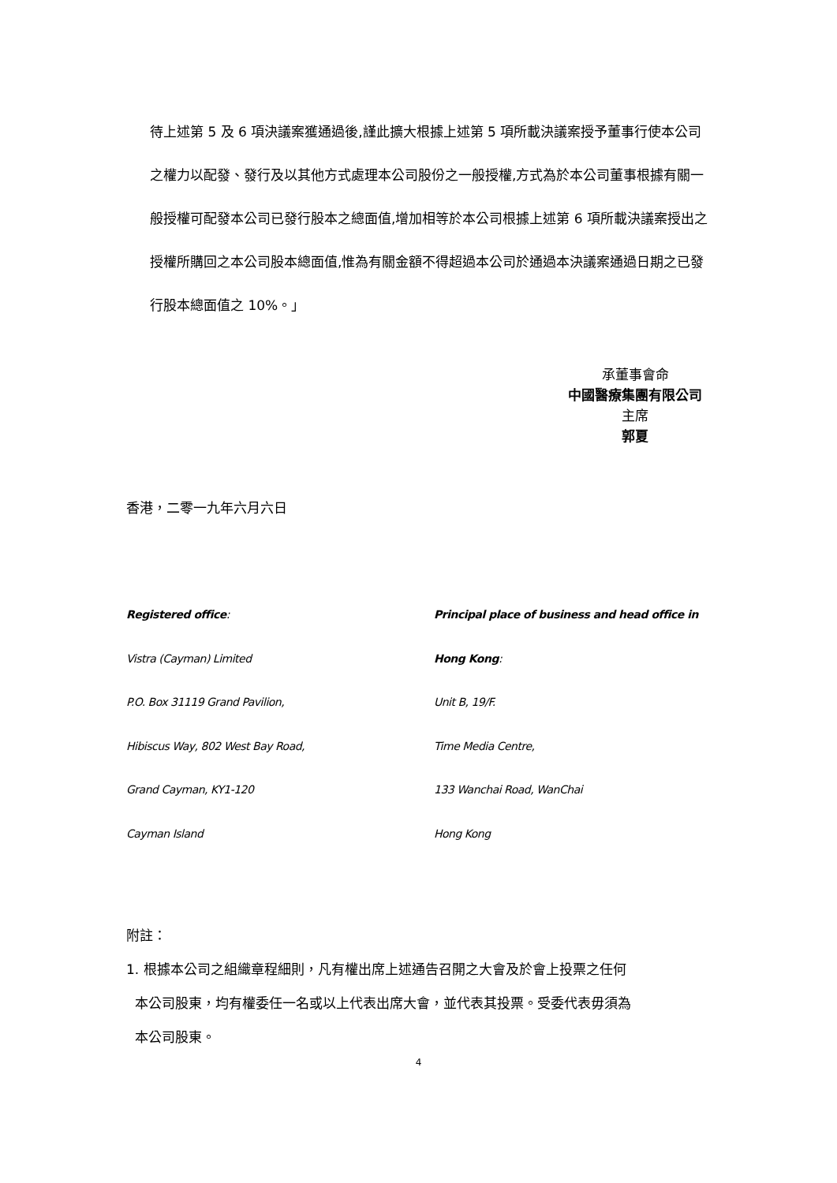待上述第 5 及 6 項決議案獲通過後,謹此擴大根據上述第 5 項所載決議案授予董事行使本公司之權力以配發、發行及以其他方式處理本公司股份之一般授權,方式為於本公司董事根據有關一般授權可配發本公司已發行股本之總面值,增加相等於本公司根據上述第 6 項所載決議案授出之授權所購回之本公司股本總面值,惟為有關金額不得超過本公司於通過本決議案通過日期之已發行股本總面值之 10%。」
承董事會命
中國醫療集團有限公司
主席
郭夏
香港，二零一九年六月六日
Registered office:
Vistra (Cayman) Limited
P.O. Box 31119 Grand Pavilion,
Hibiscus Way, 802 West Bay Road,
Grand Cayman, KY1-120
Cayman Island
Principal place of business and head office in
Hong Kong:
Unit B, 19/F.
Time Media Centre,
133 Wanchai Road, WanChai
Hong Kong
附註：
1. 根據本公司之組織章程細則，凡有權出席上述通告召開之大會及於會上投票之任何
本公司股東，均有權委任一名或以上代表出席大會，並代表其投票。受委代表毋須為
本公司股東。
4